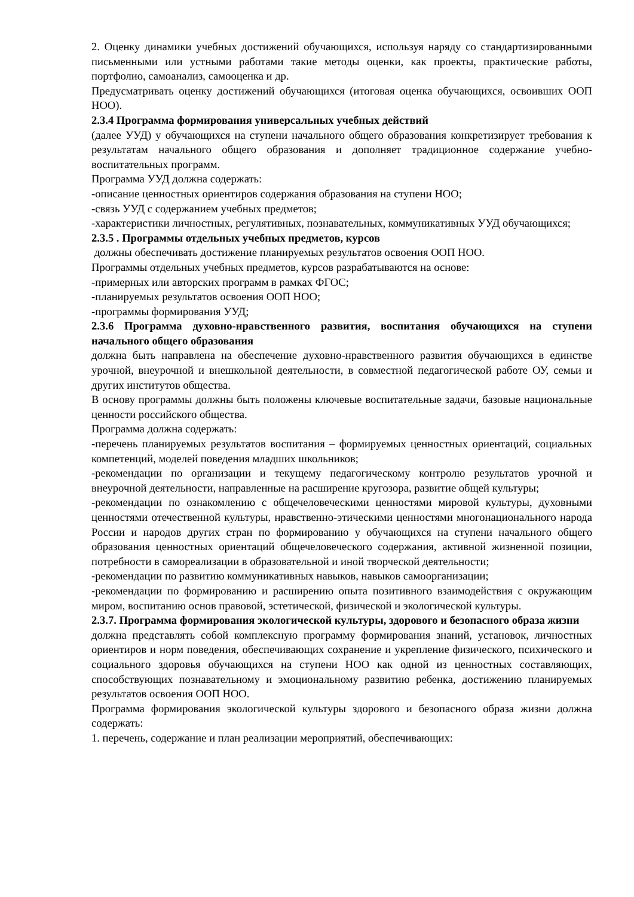2. Оценку динамики учебных достижений обучающихся, используя наряду со стандартизированными письменными или устными работами такие методы оценки, как проекты, практические работы, портфолио, самоанализ, самооценка и др.
Предусматривать оценку достижений обучающихся (итоговая оценка обучающихся, освоивших ООП НОО).
2.3.4 Программа формирования универсальных учебных действий
(далее УУД) у обучающихся на ступени начального общего образования конкретизирует требования к результатам начального общего образования и дополняет традиционное содержание учебно-воспитательных программ.
Программа УУД должна содержать:
-описание ценностных ориентиров содержания образования на ступени НОО;
-связь УУД с содержанием учебных предметов;
-характеристики личностных, регулятивных, познавательных, коммуникативных УУД обучающихся;
2.3.5 . Программы отдельных учебных предметов, курсов
должны обеспечивать достижение планируемых результатов освоения ООП НОО.
Программы отдельных учебных предметов, курсов разрабатываются на основе:
-примерных или авторских программ в рамках ФГОС;
-планируемых результатов освоения ООП НОО;
-программы формирования УУД;
2.3.6 Программа духовно-нравственного развития, воспитания обучающихся на ступени начального общего образования
должна быть направлена на обеспечение духовно-нравственного развития обучающихся в единстве урочной, внеурочной и внешкольной деятельности, в совместной педагогической работе ОУ, семьи и других институтов общества.
В основу программы должны быть положены ключевые воспитательные задачи, базовые национальные ценности российского общества.
Программа должна содержать:
-перечень планируемых результатов воспитания – формируемых ценностных ориентаций, социальных компетенций, моделей поведения младших школьников;
-рекомендации по организации и текущему педагогическому контролю результатов урочной и внеурочной деятельности, направленные на расширение кругозора, развитие общей культуры;
-рекомендации по ознакомлению с общечеловеческими ценностями мировой культуры, духовными ценностями отечественной культуры, нравственно-этическими ценностями многонационального народа России и народов других стран по формированию у обучающихся на ступени начального общего образования ценностных ориентаций общечеловеческого содержания, активной жизненной позиции, потребности в самореализации в образовательной и иной творческой деятельности;
-рекомендации по развитию коммуникативных навыков, навыков самоорганизации;
-рекомендации по формированию и расширению опыта позитивного взаимодействия с окружающим миром, воспитанию основ правовой, эстетической, физической и экологической культуры.
2.3.7. Программа формирования экологической культуры, здорового и безопасного образа жизни
должна представлять собой комплексную программу формирования знаний, установок, личностных ориентиров и норм поведения, обеспечивающих сохранение и укрепление физического, психического и социального здоровья обучающихся на ступени НОО как одной из ценностных составляющих, способствующих познавательному и эмоциональному развитию ребенка, достижению планируемых результатов освоения ООП НОО.
Программа формирования экологической культуры здорового и безопасного образа жизни должна содержать:
1. перечень, содержание и план реализации мероприятий, обеспечивающих: